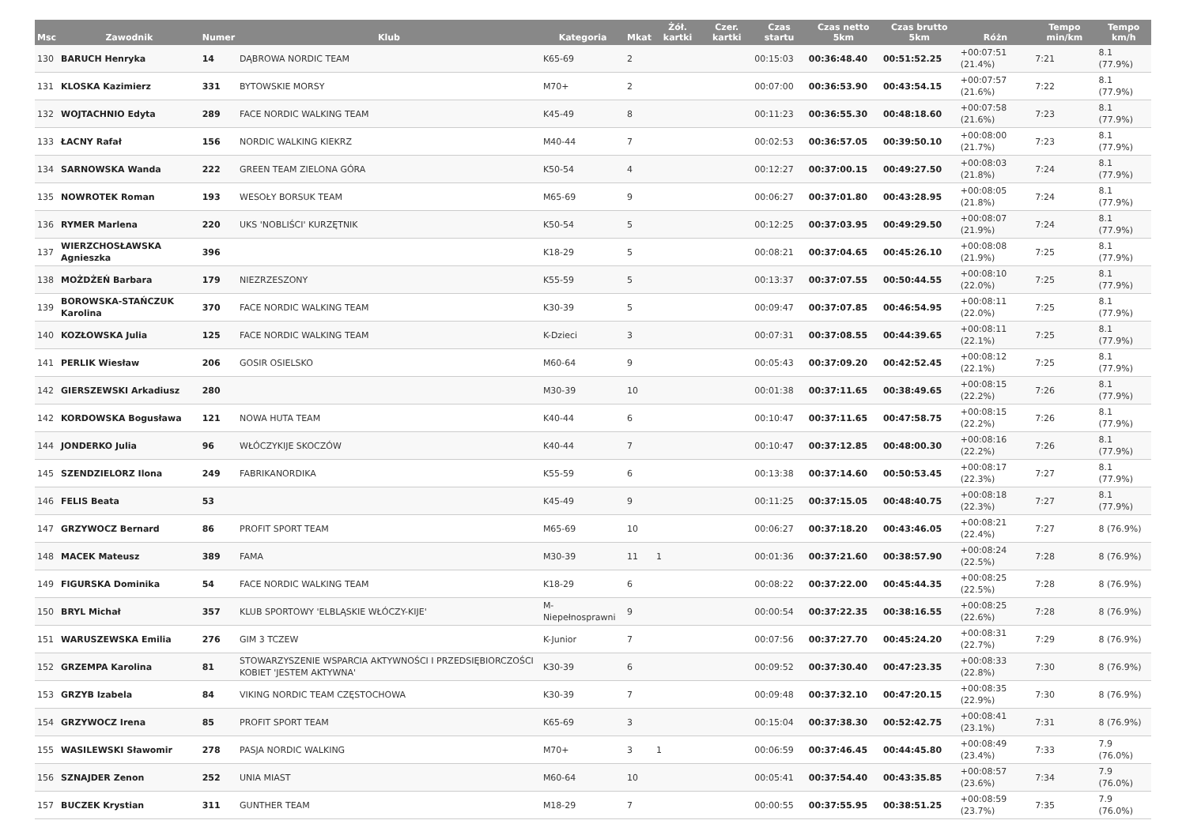| Msc | Zawodnik | Numer | Klub | Kategoria | Mkat | Żół. kartki | Czer. kartki | Czas startu | Czas netto 5km | Czas brutto 5km | Różn | Tempo min/km | Tempo km/h |
| --- | --- | --- | --- | --- | --- | --- | --- | --- | --- | --- | --- | --- | --- |
| 130 | BARUCH Henryka | 14 | DĄBROWA NORDIC TEAM | K65-69 | 2 | | | 00:15:03 | 00:36:48.40 | 00:51:52.25 | +00:07:51 (21.4%) | 7:21 | 8.1 (77.9%) |
| 131 | KLOSKA Kazimierz | 331 | BYTOWSKIE MORSY | M70+ | 2 | | | 00:07:00 | 00:36:53.90 | 00:43:54.15 | +00:07:57 (21.6%) | 7:22 | 8.1 (77.9%) |
| 132 | WOJTACHNIO Edyta | 289 | FACE NORDIC WALKING TEAM | K45-49 | 8 | | | 00:11:23 | 00:36:55.30 | 00:48:18.60 | +00:07:58 (21.6%) | 7:23 | 8.1 (77.9%) |
| 133 | ŁACNY Rafał | 156 | NORDIC WALKING KIEKRZ | M40-44 | 7 | | | 00:02:53 | 00:36:57.05 | 00:39:50.10 | +00:08:00 (21.7%) | 7:23 | 8.1 (77.9%) |
| 134 | SARNOWSKA Wanda | 222 | GREEN TEAM ZIELONA GÓRA | K50-54 | 4 | | | 00:12:27 | 00:37:00.15 | 00:49:27.50 | +00:08:03 (21.8%) | 7:24 | 8.1 (77.9%) |
| 135 | NOWROTEK Roman | 193 | WESOŁY BORSUK TEAM | M65-69 | 9 | | | 00:06:27 | 00:37:01.80 | 00:43:28.95 | +00:08:05 (21.8%) | 7:24 | 8.1 (77.9%) |
| 136 | RYMER Marlena | 220 | UKS 'NOBLIŚCI' KURZĘTNIK | K50-54 | 5 | | | 00:12:25 | 00:37:03.95 | 00:49:29.50 | +00:08:07 (21.9%) | 7:24 | 8.1 (77.9%) |
| 137 | WIERZCHOSŁAWSKA Agnieszka | 396 | | K18-29 | 5 | | | 00:08:21 | 00:37:04.65 | 00:45:26.10 | +00:08:08 (21.9%) | 7:25 | 8.1 (77.9%) |
| 138 | MOŻDŻEŃ Barbara | 179 | NIEZRZESZONY | K55-59 | 5 | | | 00:13:37 | 00:37:07.55 | 00:50:44.55 | +00:08:10 (22.0%) | 7:25 | 8.1 (77.9%) |
| 139 | BOROWSKA-STAŃCZUK Karolina | 370 | FACE NORDIC WALKING TEAM | K30-39 | 5 | | | 00:09:47 | 00:37:07.85 | 00:46:54.95 | +00:08:11 (22.0%) | 7:25 | 8.1 (77.9%) |
| 140 | KOZŁOWSKA Julia | 125 | FACE NORDIC WALKING TEAM | K-Dzieci | 3 | | | 00:07:31 | 00:37:08.55 | 00:44:39.65 | +00:08:11 (22.1%) | 7:25 | 8.1 (77.9%) |
| 141 | PERLIK Wiesław | 206 | GOSIR OSIELSKO | M60-64 | 9 | | | 00:05:43 | 00:37:09.20 | 00:42:52.45 | +00:08:12 (22.1%) | 7:25 | 8.1 (77.9%) |
| 142 | GIERSZEWSKI Arkadiusz | 280 | | M30-39 | 10 | | | 00:01:38 | 00:37:11.65 | 00:38:49.65 | +00:08:15 (22.2%) | 7:26 | 8.1 (77.9%) |
| 142 | KORDOWSKA Bogusława | 121 | NOWA HUTA TEAM | K40-44 | 6 | | | 00:10:47 | 00:37:11.65 | 00:47:58.75 | +00:08:15 (22.2%) | 7:26 | 8.1 (77.9%) |
| 144 | JONDERKO Julia | 96 | WŁÓCZYKIJE SKOCZÓW | K40-44 | 7 | | | 00:10:47 | 00:37:12.85 | 00:48:00.30 | +00:08:16 (22.2%) | 7:26 | 8.1 (77.9%) |
| 145 | SZENDZIELORZ Ilona | 249 | FABRIKANORDIKA | K55-59 | 6 | | | 00:13:38 | 00:37:14.60 | 00:50:53.45 | +00:08:17 (22.3%) | 7:27 | 8.1 (77.9%) |
| 146 | FELIS Beata | 53 | | K45-49 | 9 | | | 00:11:25 | 00:37:15.05 | 00:48:40.75 | +00:08:18 (22.3%) | 7:27 | 8.1 (77.9%) |
| 147 | GRZYWOCZ Bernard | 86 | PROFIT SPORT TEAM | M65-69 | 10 | | | 00:06:27 | 00:37:18.20 | 00:43:46.05 | +00:08:21 (22.4%) | 7:27 | 8 (76.9%) |
| 148 | MACEK Mateusz | 389 | FAMA | M30-39 | 11 | 1 | | 00:01:36 | 00:37:21.60 | 00:38:57.90 | +00:08:24 (22.5%) | 7:28 | 8 (76.9%) |
| 149 | FIGURSKA Dominika | 54 | FACE NORDIC WALKING TEAM | K18-29 | 6 | | | 00:08:22 | 00:37:22.00 | 00:45:44.35 | +00:08:25 (22.5%) | 7:28 | 8 (76.9%) |
| 150 | BRYL Michał | 357 | KLUB SPORTOWY 'ELBLĄSKIE WŁÓCZY-KIJE' | M-Niepełnosprawni | 9 | | | 00:00:54 | 00:37:22.35 | 00:38:16.55 | +00:08:25 (22.6%) | 7:28 | 8 (76.9%) |
| 151 | WARUSZEWSKA Emilia | 276 | GIM 3 TCZEW | K-Junior | 7 | | | 00:07:56 | 00:37:27.70 | 00:45:24.20 | +00:08:31 (22.7%) | 7:29 | 8 (76.9%) |
| 152 | GRZEMPA Karolina | 81 | STOWARZYSZENIE WSPARCIA AKTYWNOŚCI I PRZEDSIĘBIORCZOŚCI KOBIET 'JESTEM AKTYWNA' | K30-39 | 6 | | | 00:09:52 | 00:37:30.40 | 00:47:23.35 | +00:08:33 (22.8%) | 7:30 | 8 (76.9%) |
| 153 | GRZYB Izabela | 84 | VIKING NORDIC TEAM CZĘSTOCHOWA | K30-39 | 7 | | | 00:09:48 | 00:37:32.10 | 00:47:20.15 | +00:08:35 (22.9%) | 7:30 | 8 (76.9%) |
| 154 | GRZYWOCZ Irena | 85 | PROFIT SPORT TEAM | K65-69 | 3 | | | 00:15:04 | 00:37:38.30 | 00:52:42.75 | +00:08:41 (23.1%) | 7:31 | 8 (76.9%) |
| 155 | WASILEWSKI Sławomir | 278 | PASJA NORDIC WALKING | M70+ | 3 | 1 | | 00:06:59 | 00:37:46.45 | 00:44:45.80 | +00:08:49 (23.4%) | 7:33 | 7.9 (76.0%) |
| 156 | SZNAJDER Zenon | 252 | UNIA MIAST | M60-64 | 10 | | | 00:05:41 | 00:37:54.40 | 00:43:35.85 | +00:08:57 (23.6%) | 7:34 | 7.9 (76.0%) |
| 157 | BUCZEK Krystian | 311 | GUNTHER TEAM | M18-29 | 7 | | | 00:00:55 | 00:37:55.95 | 00:38:51.25 | +00:08:59 (23.7%) | 7:35 | 7.9 (76.0%) |